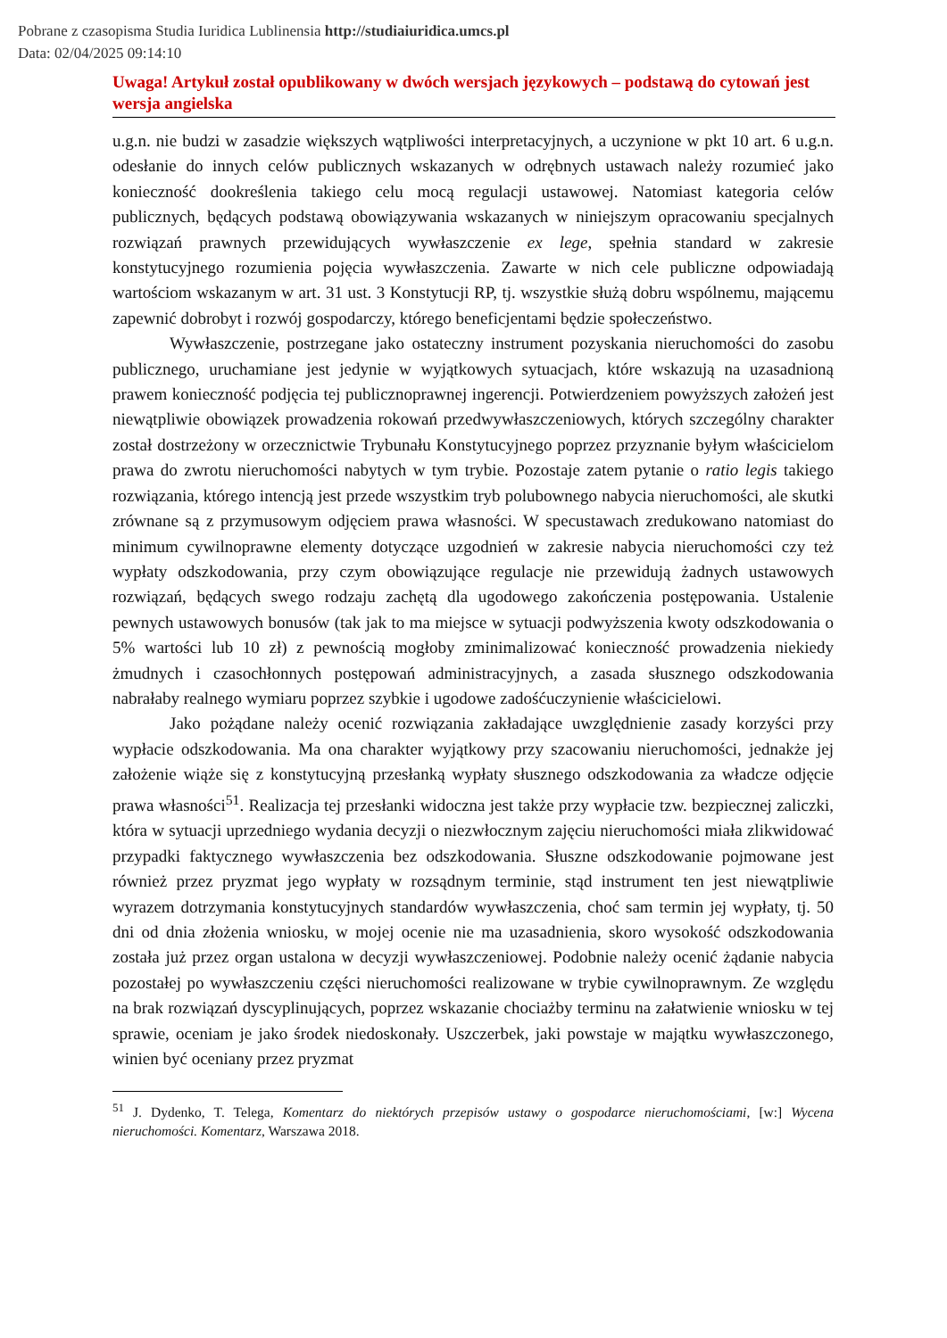Pobrane z czasopisma Studia Iuridica Lublinensia http://studiaiuridica.umcs.pl
Data: 02/04/2025 09:14:10
Uwaga! Artykuł został opublikowany w dwóch wersjach językowych – podstawą do cytowań jest wersja angielska
u.g.n. nie budzi w zasadzie większych wątpliwości interpretacyjnych, a uczynione w pkt 10 art. 6 u.g.n. odesłanie do innych celów publicznych wskazanych w odrębnych ustawach należy rozumieć jako konieczność dookreślenia takiego celu mocą regulacji ustawowej. Natomiast kategoria celów publicznych, będących podstawą obowiązywania wskazanych w niniejszym opracowaniu specjalnych rozwiązań prawnych przewidujących wywłaszczenie ex lege, spełnia standard w zakresie konstytucyjnego rozumienia pojęcia wywłaszczenia. Zawarte w nich cele publiczne odpowiadają wartościom wskazanym w art. 31 ust. 3 Konstytucji RP, tj. wszystkie służą dobru wspólnemu, mającemu zapewnić dobrobyt i rozwój gospodarczy, którego beneficjentami będzie społeczeństwo.
Wywłaszczenie, postrzegane jako ostateczny instrument pozyskania nieruchomości do zasobu publicznego, uruchamiane jest jedynie w wyjątkowych sytuacjach, które wskazują na uzasadnioną prawem konieczność podjęcia tej publicznoprawnej ingerencji. Potwierdzeniem powyższych założeń jest niewątpliwie obowiązek prowadzenia rokowań przedwywłaszczeniowych, których szczególny charakter został dostrzeżony w orzecznictwie Trybunału Konstytucyjnego poprzez przyznanie byłym właścicielom prawa do zwrotu nieruchomości nabytych w tym trybie. Pozostaje zatem pytanie o ratio legis takiego rozwiązania, którego intencją jest przede wszystkim tryb polubownego nabycia nieruchomości, ale skutki zrównane są z przymusowym odjęciem prawa własności. W specustawach zredukowano natomiast do minimum cywilnoprawne elementy dotyczące uzgodnień w zakresie nabycia nieruchomości czy też wypłaty odszkodowania, przy czym obowiązujące regulacje nie przewidują żadnych ustawowych rozwiązań, będących swego rodzaju zachętą dla ugodowego zakończenia postępowania. Ustalenie pewnych ustawowych bonusów (tak jak to ma miejsce w sytuacji podwyższenia kwoty odszkodowania o 5% wartości lub 10 zł) z pewnością mogłoby zminimalizować konieczność prowadzenia niekiedy żmudnych i czasochłonnych postępowań administracyjnych, a zasada słusznego odszkodowania nabrałaby realnego wymiaru poprzez szybkie i ugodowe zadośćuczynienie właścicielowi.
Jako pożądane należy ocenić rozwiązania zakładające uwzględnienie zasady korzyści przy wypłacie odszkodowania. Ma ona charakter wyjątkowy przy szacowaniu nieruchomości, jednakże jej założenie wiąże się z konstytucyjną przesłanką wypłaty słusznego odszkodowania za władcze odjęcie prawa własności<sup>51</sup>. Realizacja tej przesłanki widoczna jest także przy wypłacie tzw. bezpiecznej zaliczki, która w sytuacji uprzedniego wydania decyzji o niezwłocznym zajęciu nieruchomości miała zlikwidować przypadki faktycznego wywłaszczenia bez odszkodowania. Słuszne odszkodowanie pojmowane jest również przez pryzmat jego wypłaty w rozsądnym terminie, stąd instrument ten jest niewątpliwie wyrazem dotrzymania konstytucyjnych standardów wywłaszczenia, choć sam termin jej wypłaty, tj. 50 dni od dnia złożenia wniosku, w mojej ocenie nie ma uzasadnienia, skoro wysokość odszkodowania została już przez organ ustalona w decyzji wywłaszczeniowej. Podobnie należy ocenić żądanie nabycia pozostałej po wywłaszczeniu części nieruchomości realizowane w trybie cywilnoprawnym. Ze względu na brak rozwiązań dyscyplinujących, poprzez wskazanie chociażby terminu na załatwienie wniosku w tej sprawie, oceniam je jako środek niedoskonały. Uszczerbek, jaki powstaje w majątku wywłaszczonego, winien być oceniany przez pryzmat
<sup>51</sup> J. Dydenko, T. Telega, Komentarz do niektórych przepisów ustawy o gospodarce nieruchomościami, [w:] Wycena nieruchomości. Komentarz, Warszawa 2018.